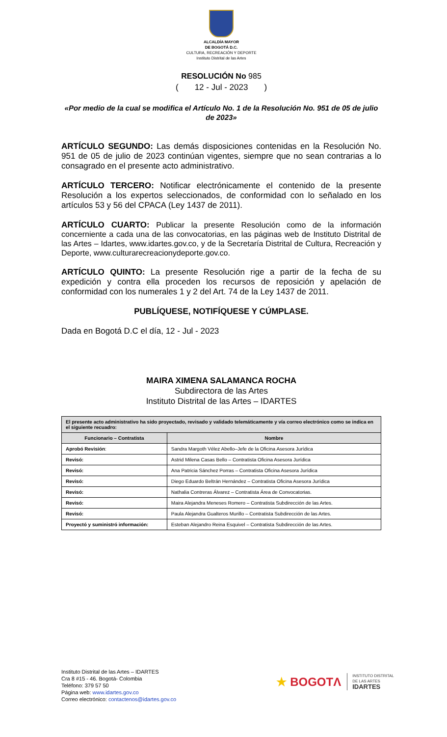ALCALDÍA MAYOR
DE BOGOTÁ D.C.
CULTURA, RECREACIÓN Y DEPORTE
Instituto Distrital de las Artes
RESOLUCIÓN No 985
( 12 - Jul - 2023 )
«Por medio de la cual se modifica el Artículo No. 1 de la Resolución No. 951 de 05 de julio de 2023»
ARTÍCULO SEGUNDO: Las demás disposiciones contenidas en la Resolución No. 951 de 05 de julio de 2023 continúan vigentes, siempre que no sean contrarias a lo consagrado en el presente acto administrativo.
ARTÍCULO TERCERO: Notificar electrónicamente el contenido de la presente Resolución a los expertos seleccionados, de conformidad con lo señalado en los artículos 53 y 56 del CPACA (Ley 1437 de 2011).
ARTÍCULO CUARTO: Publicar la presente Resolución como de la información concerniente a cada una de las convocatorias, en las páginas web de Instituto Distrital de las Artes – Idartes, www.idartes.gov.co, y de la Secretaría Distrital de Cultura, Recreación y Deporte, www.culturarecreacionydeporte.gov.co.
ARTÍCULO QUINTO: La presente Resolución rige a partir de la fecha de su expedición y contra ella proceden los recursos de reposición y apelación de conformidad con los numerales 1 y 2 del Art. 74 de la Ley 1437 de 2011.
PUBLÍQUESE, NOTIFÍQUESE Y CÚMPLASE.
Dada en Bogotá D.C el día, 12 - Jul - 2023
MAIRA XIMENA SALAMANCA ROCHA
Subdirectora de las Artes
Instituto Distrital de las Artes – IDARTES
| El presente acto administrativo ha sido proyectado, revisado y validado telemáticamente y vía correo electrónico como se indica en el siguiente recuadro: | |
| Funcionario – Contratista | Nombre |
| Aprobó Revisión : | Sandra Margoth Vélez Abello–Jefe de la Oficina Asesora Jurídica |
| Revisó: | Astrid Milena Casas Bello – Contratista Oficina Asesora Jurídica |
| Revisó: | Ana Patricia Sánchez Porras – Contratista Oficina Asesora Jurídica |
| Revisó: | Diego Eduardo Beltrán Hernández – Contratista Oficina Asesora Jurídica |
| Revisó: | Nathalia Contreras Álvarez – Contratista Área de Convocatorias. |
| Revisó: | Maira Alejandra Meneses Romero – Contratista Subdirección de las Artes. |
| Revisó: | Paula Alejandra Gualteros Murillo – Contratista Subdirección de las Artes. |
| Proyectó y suministró información: | Esteban Alejandro Reina Esquivel – Contratista Subdirección de las Artes. |
Instituto Distrital de las Artes – IDARTES
Cra 8 #15 - 46. Bogotá- Colombia
Teléfono: 379 57 50
Página web: www.idartes.gov.co
Correo electrónico: contactenos@idartes.gov.co
★ BOGOTΛ
INSTITUTO DISTRITAL
DE LAS ARTES
IDARTES